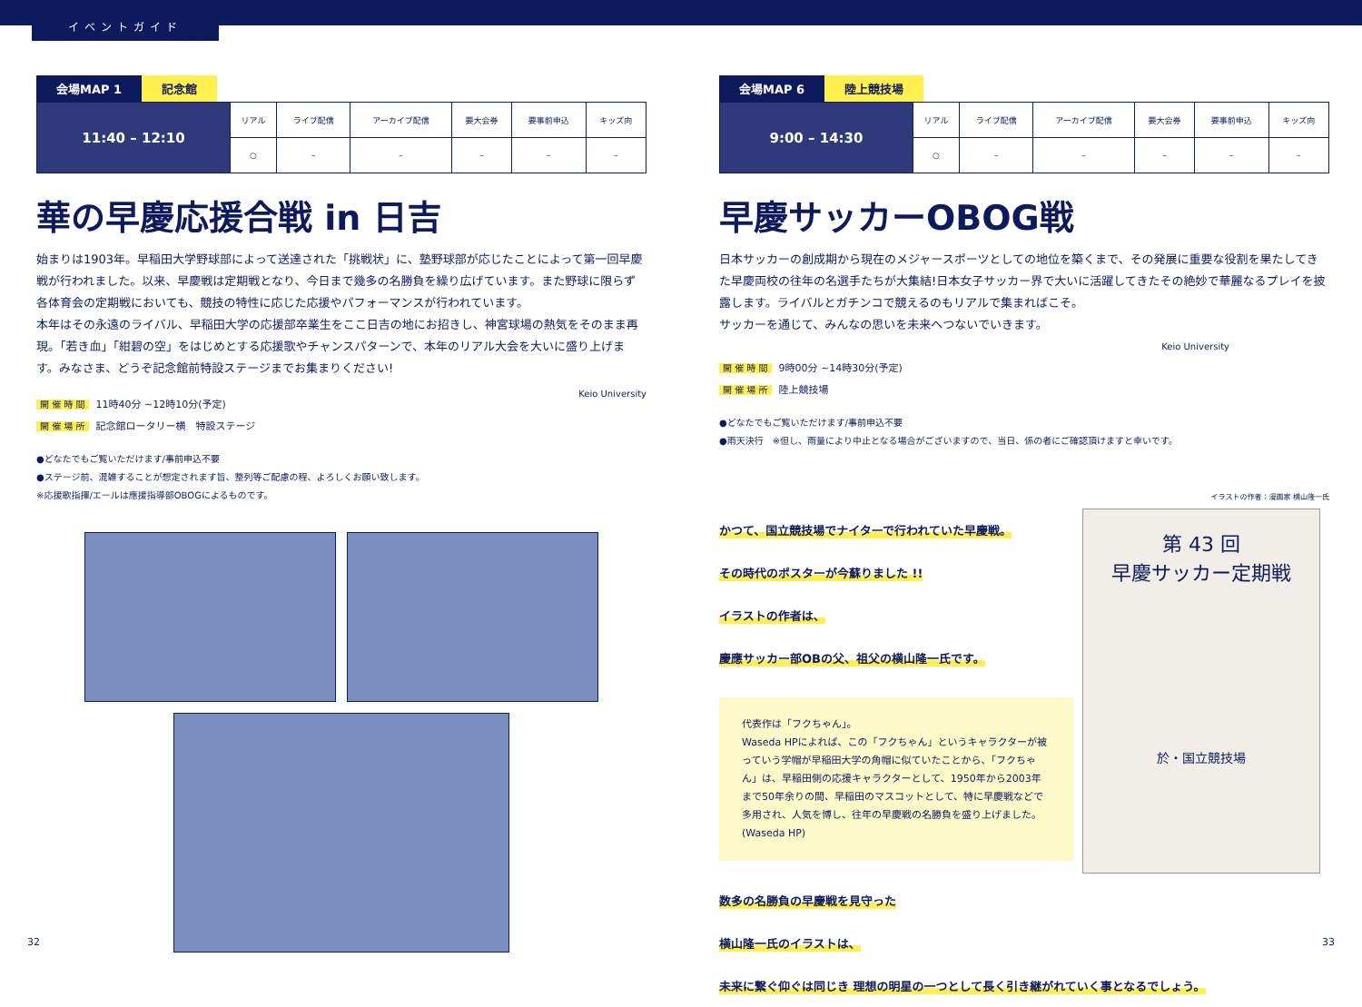イベントガイド
会場MAP 1 記念館
| 11:40 – 12:10 | リアル | ライブ配信 | アーカイブ配信 | 要大会券 | 要事前申込 | キッズ向 |
| | ○ | – | – | – | – | – |
華の早慶応援合戦 in 日吉
始まりは1903年。早稲田大学野球部によって送達された「挑戦状」に、塾野球部が応じたことによって第一回早慶戦が行われました。以来、早慶戦は定期戦となり、今日まで幾多の名勝負を繰り広げています。また野球に限らず各体育会の定期戦においても、競技の特性に応じた応援やパフォーマンスが行われています。
本年はその永遠のライバル、早稲田大学の応援部卒業生をここ日吉の地にお招きし、神宮球場の熱気をそのまま再現。「若き血」「紺碧の空」をはじめとする応援歌やチャンスパターンで、本年のリアル大会を大いに盛り上げます。みなさま、どうぞ記念館前特設ステージまでお集まりください!
開 催 時 間 11時40分 ~12時10分(予定)
開 催 場 所 記念館ロータリー横　特設ステージ
Keio University
●どなたでもご覧いただけます/事前申込不要
●ステージ前、混雑することが想定されます旨、整列等ご配慮の程、よろしくお願い致します。
※応援歌指揮/エールは應援指導部OBOGによるものです。
会場MAP 6 陸上競技場
| 9:00 – 14:30 | リアル | ライブ配信 | アーカイブ配信 | 要大会券 | 要事前申込 | キッズ向 |
| | ○ | – | – | – | – | – |
早慶サッカーOBOG戦
日本サッカーの創成期から現在のメジャースポーツとしての地位を築くまで、その発展に重要な役割を果たしてきた早慶両校の往年の名選手たちが大集結!日本女子サッカー界で大いに活躍してきたその絶妙で華麗なるプレイを披露します。ライバルとガチンコで競えるのもリアルで集まればこそ。
サッカーを通じて、みんなの思いを未来へつないでいきます。
Keio University
開 催 時 間 9時00分 ~14時30分(予定)
開 催 場 所 陸上競技場
●どなたでもご覧いただけます/事前申込不要
●雨天決行　※但し、雨量により中止となる場合がございますので、当日、係の者にご確認頂けますと幸いです。
イラストの作者：漫画家 横山隆一氏
かつて、国立競技場でナイターで行われていた早慶戦。
その時代のポスターが今蘇りました !!
イラストの作者は、
慶應サッカー部OBの父、祖父の横山隆一氏です。
代表作は「フクちゃん」。
Waseda HPによれば、この「フクちゃん」というキャラクターが被っていう学帽が早稲田大学の角帽に似ていたことから、「フクちゃん」は、早稲田側の応援キャラクターとして、1950年から2003年まで50年余りの間、早稲田のマスコットとして、特に早慶戦などで多用され、人気を博し、往年の早慶戦の名勝負を盛り上げました。
(Waseda HP)
数多の名勝負の早慶戦を見守った
横山隆一氏のイラストは、
第 43 回
早慶サッカー定期戦
於・国立競技場
未来に繋ぐ仰ぐは同じき 理想の明星の一つとして長く引き継がれていく事となるでしょう。
32 33